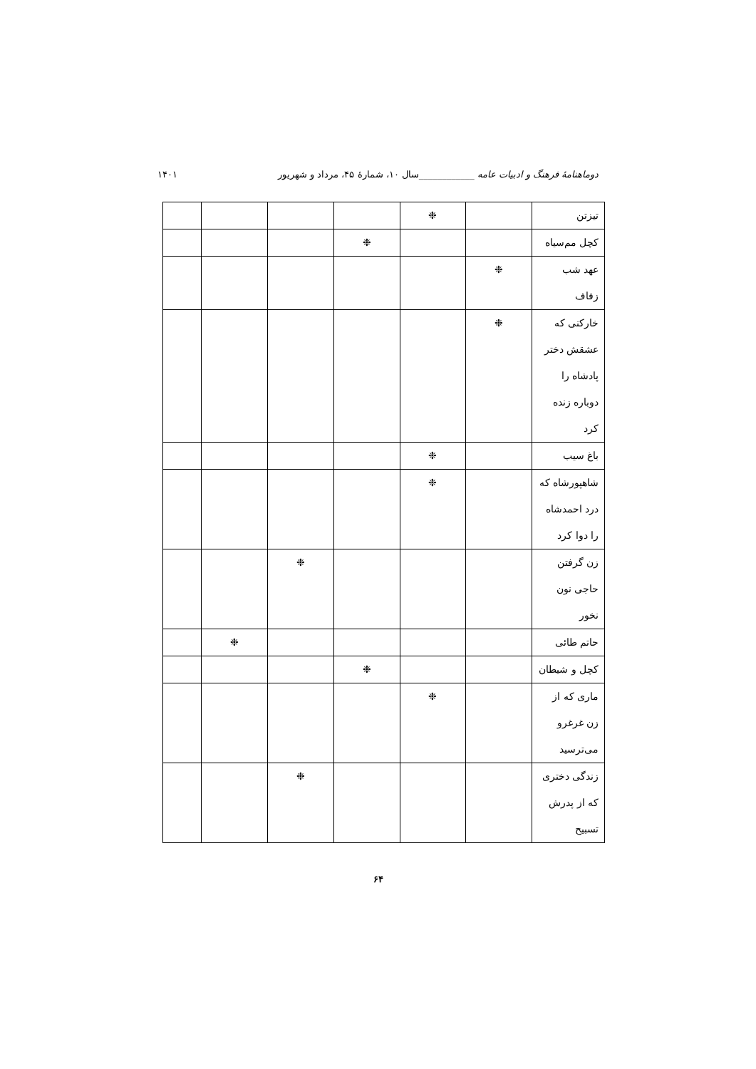دوماهنامهٔ فرهنگ و ادبیات عامه ____________سال ۱۰، شمارهٔ ۴۵، مرداد و شهریور ۱۴۰۱
| تیزتن | | ❉ | | | | |
| کچل مم‌سیاه | | | ❉ | | | |
| عهد شب زفاف | ❉ | | | | | |
| خارکنی که عشقش دختر پادشاه را دوباره زنده کرد | ❉ | | | | | |
| باغ سیب | | ❉ | | | | |
| شاهپورشاه که درد احمدشاه را دوا کرد | | ❉ | | | | |
| زن گرفتن حاجی نون نخور | | | | ❉ | | |
| حاتم طائی | | | | | ❉ | |
| کچل و شیطان | | | ❉ | | | |
| ماری که از زن غرغرو می‌ترسید | | ❉ | | | | |
| زندگی دختری که از پدرش تسبیح | | | | ❉ | | |
۶۴